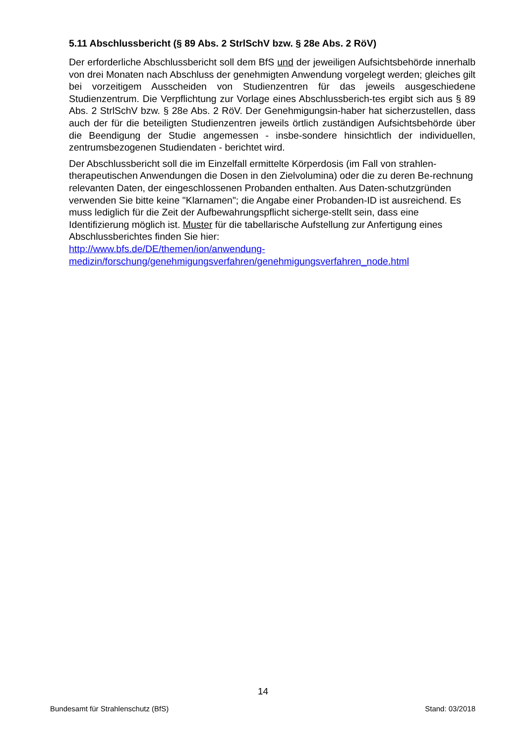5.11 Abschlussbericht (§ 89 Abs. 2 StrlSchV bzw. § 28e Abs. 2 RöV)
Der erforderliche Abschlussbericht soll dem BfS und der jeweiligen Aufsichtsbehörde innerhalb von drei Monaten nach Abschluss der genehmigten Anwendung vorgelegt werden; gleiches gilt bei vorzeitigem Ausscheiden von Studienzentren für das jeweils ausgeschiedene Studienzentrum. Die Verpflichtung zur Vorlage eines Abschlussberich-tes ergibt sich aus § 89 Abs. 2 StrlSchV bzw. § 28e Abs. 2 RöV. Der Genehmigungsin-haber hat sicherzustellen, dass auch der für die beteiligten Studienzentren jeweils örtlich zuständigen Aufsichtsbehörde über die Beendigung der Studie angemessen - insbe-sondere hinsichtlich der individuellen, zentrumsbezogenen Studiendaten - berichtet wird.
Der Abschlussbericht soll die im Einzelfall ermittelte Körperdosis (im Fall von strahlen-therapeutischen Anwendungen die Dosen in den Zielvolumina) oder die zu deren Be-rechnung relevanten Daten, der eingeschlossenen Probanden enthalten. Aus Daten-schutzgründen verwenden Sie bitte keine "Klarnamen"; die Angabe einer Probanden-ID ist ausreichend. Es muss lediglich für die Zeit der Aufbewahrungspflicht sicherge-stellt sein, dass eine Identifizierung möglich ist. Muster für die tabellarische Aufstellung zur Anfertigung eines Abschlussberichtes finden Sie hier:
http://www.bfs.de/DE/themen/ion/anwendung-
medizin/forschung/genehmigungsverfahren/genehmigungsverfahren_node.html
14
Bundesamt für Strahlenschutz (BfS) Stand: 03/2018